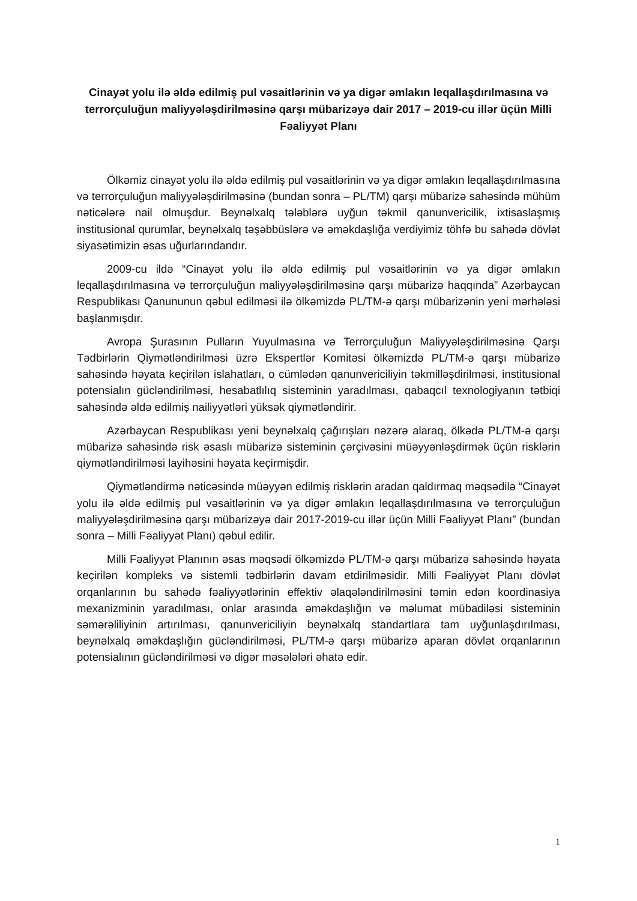Cinayət yolu ilə əldə edilmiş pul vəsaitlərinin və ya digər əmlakın leqallaşdırılmasına və terrorçuluğun maliyyələşdirilməsinə qarşı mübarizəyə dair 2017 – 2019-cu illər üçün Milli Fəaliyyət Planı
Ölkəmiz cinayət yolu ilə əldə edilmiş pul vəsaitlərinin və ya digər əmlakın leqallaşdırılmasına və terrorçuluğun maliyyələşdirilməsinə (bundan sonra – PL/TM) qarşı mübarizə sahəsində mühüm nəticələrə nail olmuşdur. Beynəlxalq tələblərə uyğun təkmil qanunvericilik, ixtisaslaşmış institusional qurumlar, beynəlxalq təşəbbüslərə və əməkdaşlığa verdiyimiz töhfə bu sahədə dövlət siyasətimizin əsas uğurlarındandır.
2009-cu ildə “Cinayət yolu ilə əldə edilmiş pul vəsaitlərinin və ya digər əmlakın leqallaşdırılmasına və terrorçuluğun maliyyələşdirilməsinə qarşı mübarizə haqqında” Azərbaycan Respublikası Qanununun qəbul edilməsi ilə ölkəmizdə PL/TM-ə qarşı mübarizənin yeni mərhələsi başlanmışdır.
Avropa Şurasının Pulların Yuyulmasına və Terrorçuluğun Maliyyələşdirilməsinə Qarşı Tədbirlərin Qiymətləndirilməsi üzrə Ekspertlər Komitəsi ölkəmizdə PL/TM-ə qarşı mübarizə sahəsində həyata keçirilən islahatları, o cümlədən qanunvericiliyin təkmilləşdirilməsi, institusional potensialın gücləndirilməsi, hesabatlılıq sisteminin yaradılması, qabaqcıl texnologiyanın tətbiqi sahəsində əldə edilmiş nailiyyətləri yüksək qiymətləndirir.
Azərbaycan Respublikası yeni beynəlxalq çağırışları nəzərə alaraq, ölkədə PL/TM-ə qarşı mübarizə sahəsində risk əsaslı mübarizə sisteminin çərçivəsini müəyyənləşdirmək üçün risklərin qiymətləndirilməsi layihəsini həyata keçirmişdir.
Qiymətləndirmə nəticəsində müəyyən edilmiş risklərin aradan qaldırmaq məqsədilə “Cinayət yolu ilə əldə edilmiş pul vəsaitlərinin və ya digər əmlakın leqallaşdırılmasına və terrorçuluğun maliyyələşdirilməsinə qarşı mübarizəyə dair 2017-2019-cu illər üçün Milli Fəaliyyət Planı” (bundan sonra – Milli Fəaliyyət Planı) qəbul edilir.
Milli Fəaliyyət Planının əsas məqsədi ölkəmizdə PL/TM-ə qarşı mübarizə sahəsində həyata keçirilən kompleks və sistemli tədbirlərin davam etdirilməsidir. Milli Fəaliyyət Planı dövlət orqanlarının bu sahədə fəaliyyətlərinin effektiv əlaqələndirilməsini təmin edən koordinasiya mexanizminin yaradılması, onlar arasında əməkdaşlığın və məlumat mübadiləsi sisteminin səmərəliliyinin artırılması, qanunvericiliyin beynəlxalq standartlara tam uyğunlaşdırılması, beynəlxalq əməkdaşlığın gücləndirilməsi, PL/TM-ə qarşı mübarizə aparan dövlət orqanlarının potensialının gücləndirilməsi və digər məsələləri əhatə edir.
1